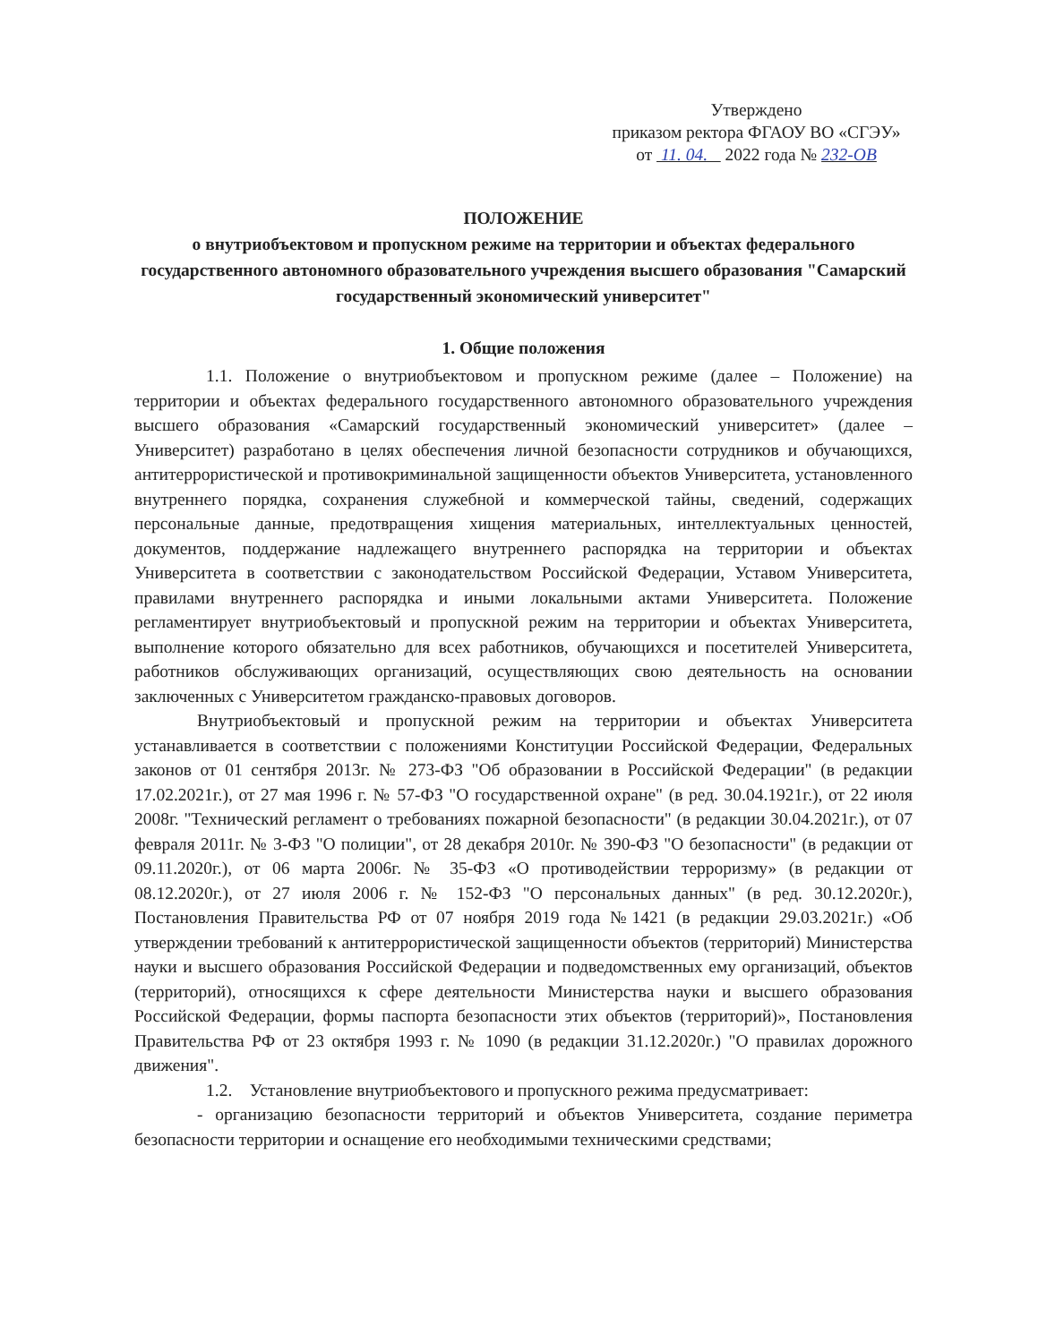Утверждено
приказом ректора ФГАОУ ВО «СГЭУ»
от 11. 04. 2022 года № 232-ОВ
ПОЛОЖЕНИЕ
о внутриобъектовом и пропускном режиме на территории и объектах федерального государственного автономного образовательного учреждения высшего образования "Самарский государственный экономический университет"
1. Общие положения
1.1. Положение о внутриобъектовом и пропускном режиме (далее – Положение) на территории и объектах федерального государственного автономного образовательного учреждения высшего образования «Самарский государственный экономический университет» (далее – Университет) разработано в целях обеспечения личной безопасности сотрудников и обучающихся, антитеррористической и противокриминальной защищенности объектов Университета, установленного внутреннего порядка, сохранения служебной и коммерческой тайны, сведений, содержащих персональные данные, предотвращения хищения материальных, интеллектуальных ценностей, документов, поддержание надлежащего внутреннего распорядка на территории и объектах Университета в соответствии с законодательством Российской Федерации, Уставом Университета, правилами внутреннего распорядка и иными локальными актами Университета. Положение регламентирует внутриобъектовый и пропускной режим на территории и объектах Университета, выполнение которого обязательно для всех работников, обучающихся и посетителей Университета, работников обслуживающих организаций, осуществляющих свою деятельность на основании заключенных с Университетом гражданско-правовых договоров.
Внутриобъектовый и пропускной режим на территории и объектах Университета устанавливается в соответствии с положениями Конституции Российской Федерации, Федеральных законов от 01 сентября 2013г. № 273-ФЗ "Об образовании в Российской Федерации" (в редакции 17.02.2021г.), от 27 мая 1996 г. № 57-ФЗ "О государственной охране" (в ред. 30.04.1921г.), от 22 июля 2008г. "Технический регламент о требованиях пожарной безопасности" (в редакции 30.04.2021г.), от 07 февраля 2011г. № 3-ФЗ "О полиции", от 28 декабря 2010г. № 390-ФЗ "О безопасности" (в редакции от 09.11.2020г.), от 06 марта 2006г. № 35-ФЗ «О противодействии терроризму» (в редакции от 08.12.2020г.), от 27 июля 2006 г. № 152-ФЗ "О персональных данных" (в ред. 30.12.2020г.), Постановления Правительства РФ от 07 ноября 2019 года №1421 (в редакции 29.03.2021г.) «Об утверждении требований к антитеррористической защищенности объектов (территорий) Министерства науки и высшего образования Российской Федерации и подведомственных ему организаций, объектов (территорий), относящихся к сфере деятельности Министерства науки и высшего образования Российской Федерации, формы паспорта безопасности этих объектов (территорий)», Постановления Правительства РФ от 23 октября 1993 г. № 1090 (в редакции 31.12.2020г.) "О правилах дорожного движения".
1.2. Установление внутриобъектового и пропускного режима предусматривает:
- организацию безопасности территорий и объектов Университета, создание периметра безопасности территории и оснащение его необходимыми техническими средствами;